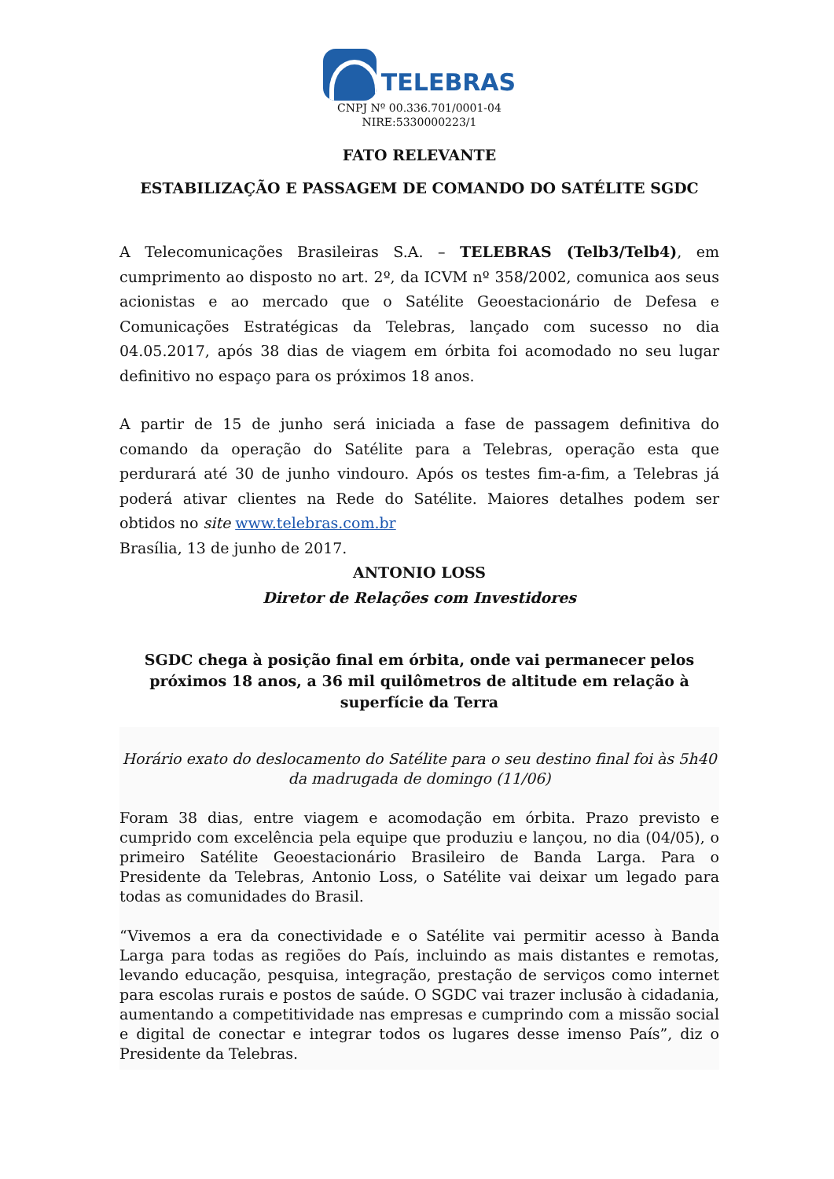TELEBRAS
CNPJ Nº 00.336.701/0001-04
NIRE:5330000223/1
FATO RELEVANTE
ESTABILIZAÇÃO E PASSAGEM DE COMANDO DO SATÉLITE SGDC
A Telecomunicações Brasileiras S.A. – TELEBRAS (Telb3/Telb4), em cumprimento ao disposto no art. 2º, da ICVM nº 358/2002, comunica aos seus acionistas e ao mercado que o Satélite Geoestacionário de Defesa e Comunicações Estratégicas da Telebras, lançado com sucesso no dia 04.05.2017, após 38 dias de viagem em órbita foi acomodado no seu lugar definitivo no espaço para os próximos 18 anos.
A partir de 15 de junho será iniciada a fase de passagem definitiva do comando da operação do Satélite para a Telebras, operação esta que perdurará até 30 de junho vindouro. Após os testes fim-a-fim, a Telebras já poderá ativar clientes na Rede do Satélite. Maiores detalhes podem ser obtidos no site www.telebras.com.br
Brasília, 13 de junho de 2017.
ANTONIO LOSS
Diretor de Relações com Investidores
SGDC chega à posição final em órbita, onde vai permanecer pelos próximos 18 anos, a 36 mil quilômetros de altitude em relação à superfície da Terra
Horário exato do deslocamento do Satélite para o seu destino final foi às 5h40 da madrugada de domingo (11/06)
Foram 38 dias, entre viagem e acomodação em órbita. Prazo previsto e cumprido com excelência pela equipe que produziu e lançou, no dia (04/05), o primeiro Satélite Geoestacionário Brasileiro de Banda Larga. Para o Presidente da Telebras, Antonio Loss, o Satélite vai deixar um legado para todas as comunidades do Brasil.
“Vivemos a era da conectividade e o Satélite vai permitir acesso à Banda Larga para todas as regiões do País, incluindo as mais distantes e remotas, levando educação, pesquisa, integração, prestação de serviços como internet para escolas rurais e postos de saúde. O SGDC vai trazer inclusão à cidadania, aumentando a competitividade nas empresas e cumprindo com a missão social e digital de conectar e integrar todos os lugares desse imenso País”, diz o Presidente da Telebras.